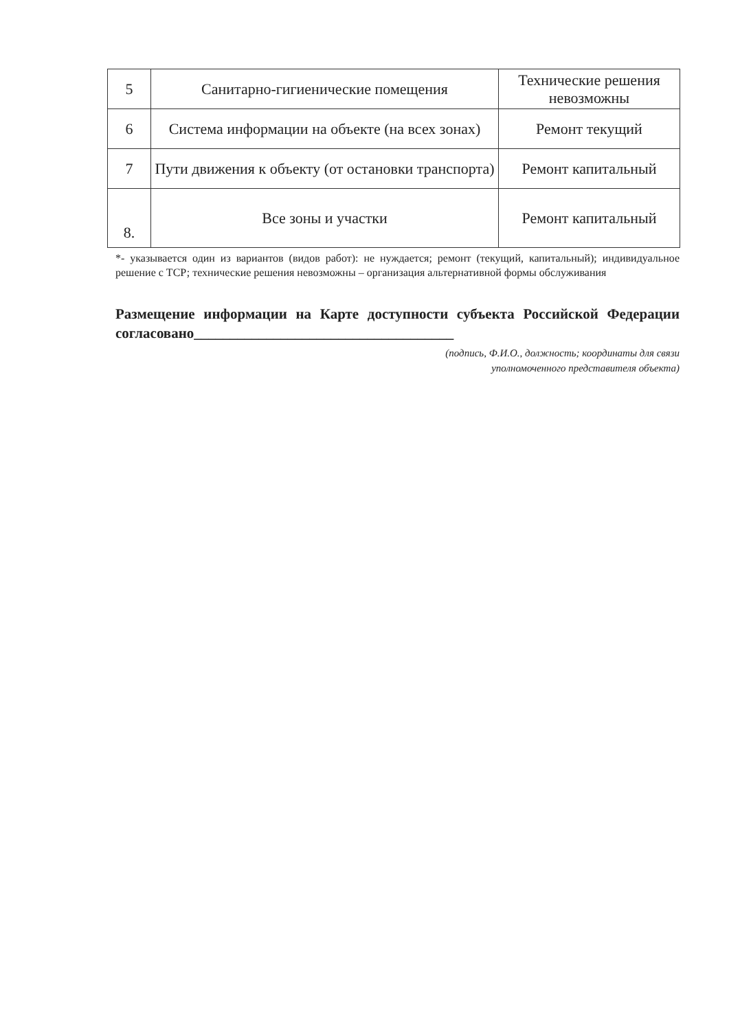| 5 | Санитарно-гигиенические помещения | Технические решения невозможны |
| 6 | Система информации на объекте (на всех зонах) | Ремонт текущий |
| 7 | Пути движения к объекту (от остановки транспорта) | Ремонт капитальный |
| 8. | Все зоны и участки | Ремонт капитальный |
*- указывается один из вариантов (видов работ): не нуждается; ремонт (текущий, капитальный); индивидуальное решение с ТСР; технические решения невозможны – организация альтернативной формы обслуживания
Размещение информации на Карте доступности субъекта Российской Федерации согласовано____________________________________
(подпись, Ф.И.О., должность; координаты для связи
уполномоченного представителя объекта)